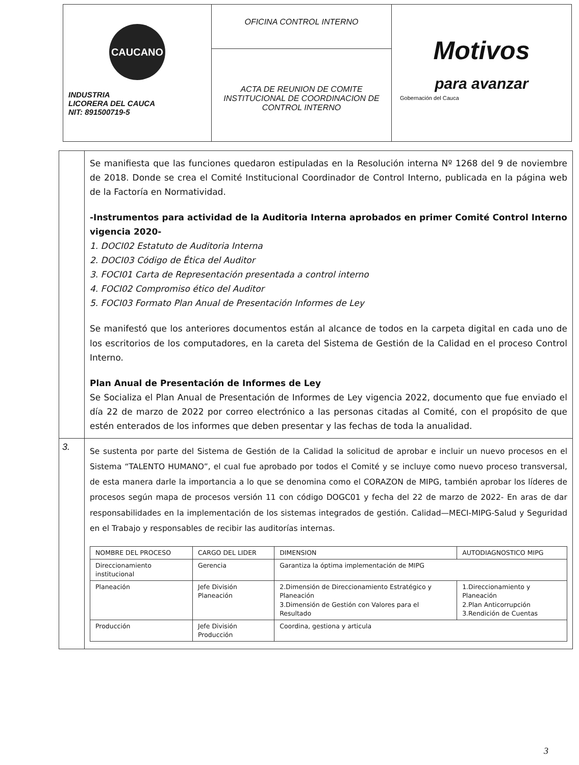| CAUCANO INDUSTRIA LICORERA DEL CAUCA NIT: 891500719-5 | OFICINA CONTROL INTERNO | Motivos para avanzar Gobernación del Cauca |
| | ACTA DE REUNION DE COMITE INSTITUCIONAL DE COORDINACION DE CONTROL INTERNO | |
Se manifiesta que las funciones quedaron estipuladas en la Resolución interna Nº 1268 del 9 de noviembre de 2018. Donde se crea el Comité Institucional Coordinador de Control Interno, publicada en la página web de la Factoría en Normatividad.
-Instrumentos para actividad de la Auditoria Interna aprobados en primer Comité Control Interno vigencia 2020-
1. DOCI02 Estatuto de Auditoria Interna
2. DOCI03 Código de Ética del Auditor
3. FOCI01 Carta de Representación presentada a control interno
4. FOCI02 Compromiso ético del Auditor
5. FOCI03 Formato Plan Anual de Presentación Informes de Ley
Se manifestó que los anteriores documentos están al alcance de todos en la carpeta digital en cada uno de los escritorios de los computadores, en la careta del Sistema de Gestión de la Calidad en el proceso Control Interno.
Plan Anual de Presentación de Informes de Ley
Se Socializa el Plan Anual de Presentación de Informes de Ley vigencia 2022, documento que fue enviado el día 22 de marzo de 2022 por correo electrónico a las personas citadas al Comité, con el propósito de que estén enterados de los informes que deben presentar y las fechas de toda la anualidad.
3.
Se sustenta por parte del Sistema de Gestión de la Calidad la solicitud de aprobar e incluir un nuevo procesos en el Sistema “TALENTO HUMANO”, el cual fue aprobado por todos el Comité y se incluye como nuevo proceso transversal, de esta manera darle la importancia a lo que se denomina como el CORAZON de MIPG, también aprobar los líderes de procesos según mapa de procesos versión 11 con código DOGC01 y fecha del 22 de marzo de 2022- En aras de dar responsabilidades en la implementación de los sistemas integrados de gestión. Calidad—MECI-MIPG-Salud y Seguridad en el Trabajo y responsables de recibir las auditorías internas.
| NOMBRE DEL PROCESO | CARGO DEL LIDER | DIMENSION | AUTODIAGNOSTICO MIPG |
| --- | --- | --- | --- |
| Direccionamiento institucional | Gerencia | Garantiza la óptima implementación de MIPG | |
| Planeación | Jefe División Planeación | 2.Dimensión de Direccionamiento Estratégico y Planeación 3.Dimensión de Gestión con Valores para el Resultado | 1.Direccionamiento y Planeación 2.Plan Anticorrupción 3.Rendición de Cuentas |
| Producción | Jefe División Producción | Coordina, gestiona y articula | |
3